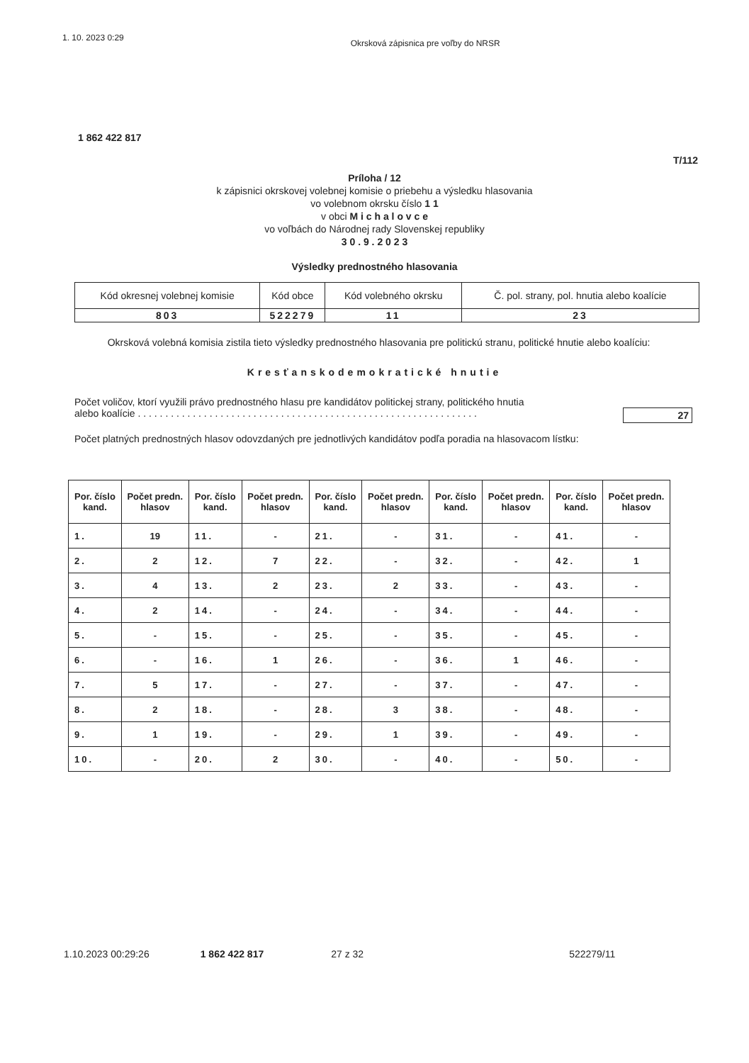1. 10. 2023 0:29 Okrsková zápisnica pre voľby do NRSR
1 862 422 817
T/112
Príloha / 12
k zápisnici okrskovej volebnej komisie o priebehu a výsledku hlasovania
vo volebnom okrsku číslo 1 1
v obci M i c h a l o v c e
vo voľbách do Národnej rady Slovenskej republiky
3 0 . 9 . 2 0 2 3
Výsledky prednostného hlasovania
| Kód okresnej volebnej komisie | Kód obce | Kód volebného okrsku | Č. pol. strany, pol. hnutia alebo koalície |
| 803 | 522279 | 11 | 23 |
Okrsková volebná komisia zistila tieto výsledky prednostného hlasovania pre politickú stranu, politické hnutie alebo koalíciu:
Kresťanskodemokratické hnutie
Počet voličov, ktorí využili právo prednostného hlasu pre kandidátov politickej strany, politického hnutia
alebo koalície . . . . . . . . . . . . . . . . . . . . . . . . . . . . . . . . . . . . . . . . . . . . . . . . . . . . . . . . . . . . . . 27
Počet platných prednostných hlasov odovzdaných pre jednotlivých kandidátov podľa poradia na hlasovacom lístku:
| Por. číslo kand. | Počet predn. hlasov | Por. číslo kand. | Počet predn. hlasov | Por. číslo kand. | Počet predn. hlasov | Por. číslo kand. | Počet predn. hlasov | Por. číslo kand. | Počet predn. hlasov |
| --- | --- | --- | --- | --- | --- | --- | --- | --- | --- |
| 1. | 19 | 11. | - | 21. | - | 31. | - | 41. | - |
| 2. | 2 | 12. | 7 | 22. | - | 32. | - | 42. | 1 |
| 3. | 4 | 13. | 2 | 23. | 2 | 33. | - | 43. | - |
| 4. | 2 | 14. | - | 24. | - | 34. | - | 44. | - |
| 5. | - | 15. | - | 25. | - | 35. | - | 45. | - |
| 6. | - | 16. | 1 | 26. | - | 36. | 1 | 46. | - |
| 7. | 5 | 17. | - | 27. | - | 37. | - | 47. | - |
| 8. | 2 | 18. | - | 28. | 3 | 38. | - | 48. | - |
| 9. | 1 | 19. | - | 29. | 1 | 39. | - | 49. | - |
| 10. | - | 20. | 2 | 30. | - | 40. | - | 50. | - |
1.10.2023 00:29:26 1 862 422 817 27 z 32 522279/11